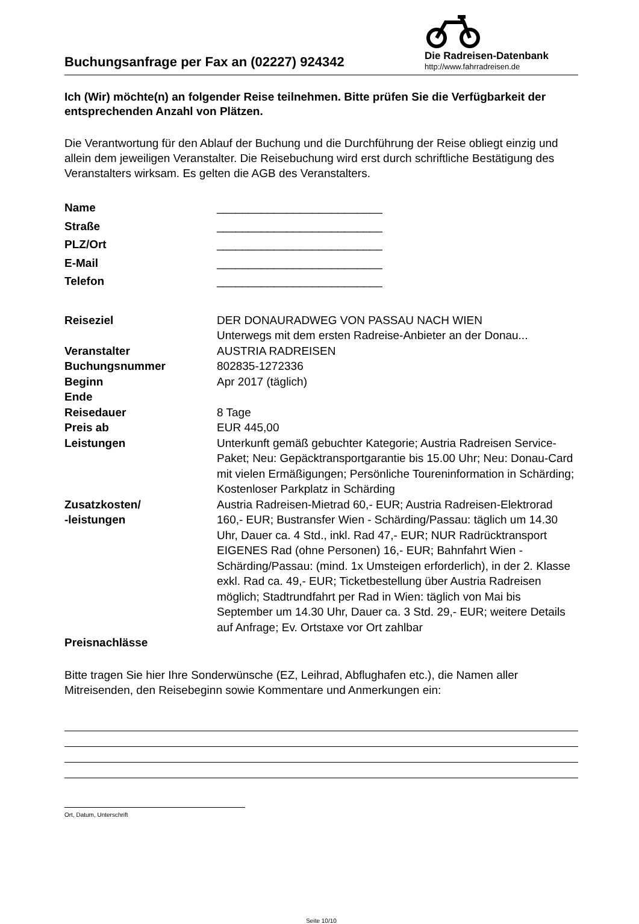Buchungsanfrage per Fax an (02227) 924342
Die Radreisen-Datenbank
http://www.fahrradreisen.de
Ich (Wir) möchte(n) an folgender Reise teilnehmen. Bitte prüfen Sie die Verfügbarkeit der entsprechenden Anzahl von Plätzen.
Die Verantwortung für den Ablauf der Buchung und die Durchführung der Reise obliegt einzig und allein dem jeweiligen Veranstalter. Die Reisebuchung wird erst durch schriftliche Bestätigung des Veranstalters wirksam. Es gelten die AGB des Veranstalters.
| Name | __________________________ |
| Straße | __________________________ |
| PLZ/Ort | __________________________ |
| E-Mail | __________________________ |
| Telefon | __________________________ |
| Reiseziel | DER DONAURADWEG VON PASSAU NACH WIEN Unterwegs mit dem ersten Radreise-Anbieter an der Donau... |
| Veranstalter | AUSTRIA RADREISEN |
| Buchungsnummer | 802835-1272336 |
| Beginn | Apr 2017 (täglich) |
| Ende | |
| Reisedauer | 8 Tage |
| Preis ab | EUR 445,00 |
| Leistungen | Unterkunft gemäß gebuchter Kategorie; Austria Radreisen Service-Paket; Neu: Gepäcktransportgarantie bis 15.00 Uhr; Neu: Donau-Card mit vielen Ermäßigungen; Persönliche Toureninformation in Schärding; Kostenloser Parkplatz in Schärding |
| Zusatzkosten/ -leistungen | Austria Radreisen-Mietrad 60,- EUR; Austria Radreisen-Elektrorad 160,- EUR; Bustransfer Wien - Schärding/Passau: täglich um 14.30 Uhr, Dauer ca. 4 Std., inkl. Rad 47,- EUR; NUR Radrücktransport EIGENES Rad (ohne Personen) 16,- EUR; Bahnfahrt Wien - Schärding/Passau: (mind. 1x Umsteigen erforderlich), in der 2. Klasse exkl. Rad ca. 49,- EUR; Ticketbestellung über Austria Radreisen möglich; Stadtrundfahrt per Rad in Wien: täglich von Mai bis September um 14.30 Uhr, Dauer ca. 3 Std. 29,- EUR; weitere Details auf Anfrage; Ev. Ortstaxe vor Ort zahlbar |
| Preisnachlässe | |
Bitte tragen Sie hier Ihre Sonderwünsche (EZ, Leihrad, Abflughafen etc.), die Namen aller Mitreisenden, den Reisebeginn sowie Kommentare und Anmerkungen ein:
Ort, Datum, Unterschrift
Seite 10/10